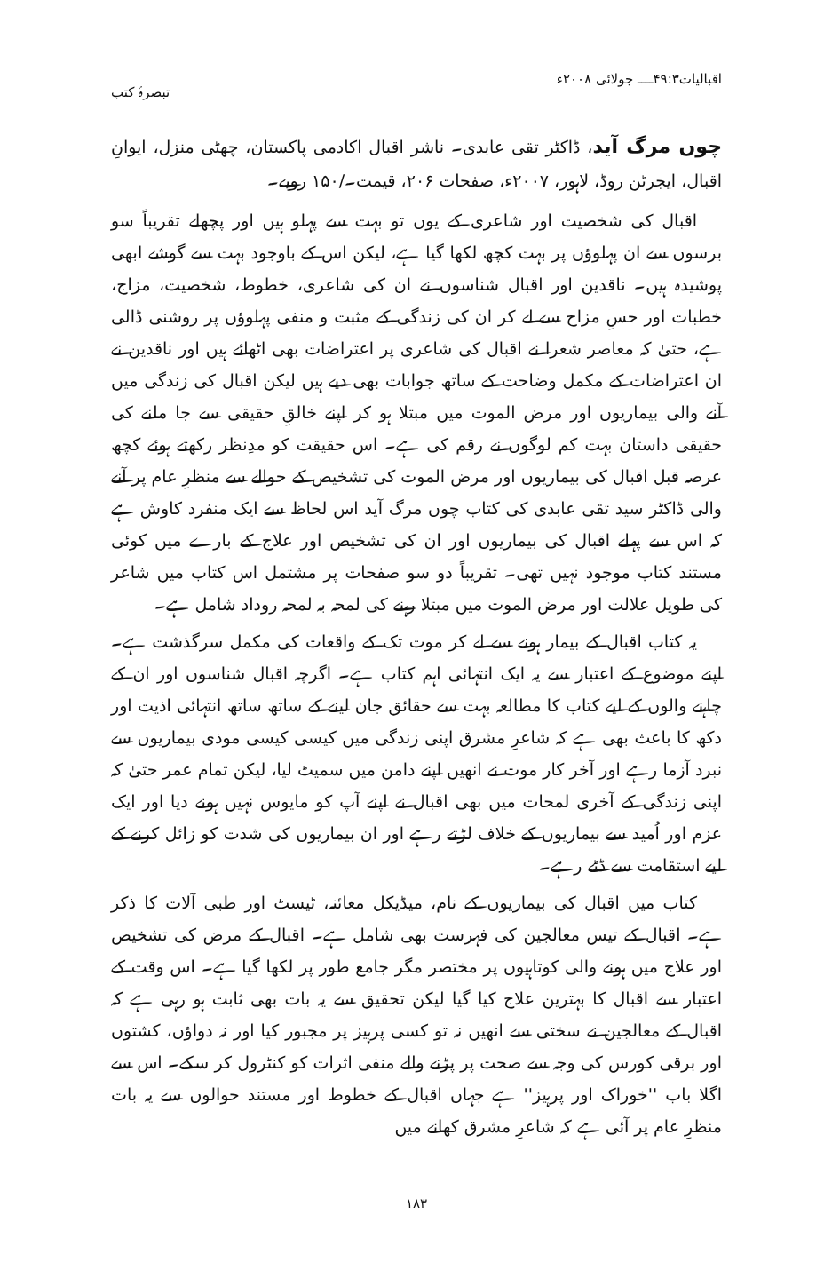اقبالیات۴۹:۳ــــ جولائی ۲۰۰۸ء تبصرۂ کتب
چوں مرگ آید، ڈاکٹر تقی عابدی۔ ناشر اقبال اکادمی پاکستان، چھٹی منزل، ایوانِ اقبال، ایجرٹن روڈ، لاہور، ۲۰۰۷ء، صفحات ۲۰۶، قیمت۔/۱۵۰ روپے۔
اقبال کی شخصیت اور شاعری کے یوں تو بہت سے پہلو ہیں اور پچھلے تقریباً سو برسوں سے ان پہلوؤں پر بہت کچھ لکھا گیا ہے، لیکن اس کے باوجود بہت سے گوشے ابھی پوشیدہ ہیں۔ ناقدین اور اقبال شناسوں نے ان کی شاعری، خطوط، شخصیت، مزاج، خطبات اور حسِ مزاح سے لے کر ان کی زندگی کے مثبت و منفی پہلوؤں پر روشنی ڈالی ہے، حتیٰ کہ معاصر شعرا نے اقبال کی شاعری پر اعتراضات بھی اٹھائے ہیں اور ناقدین نے ان اعتراضات کے مکمل وضاحت کے ساتھ جوابات بھی دیے ہیں لیکن اقبال کی زندگی میں آنے والی بیماریوں اور مرض الموت میں مبتلا ہو کر اپنے خالقِ حقیقی سے جا ملنے کی حقیقی داستان بہت کم لوگوں نے رقم کی ہے۔ اس حقیقت کو مدِنظر رکھتے ہوئے کچھ عرصہ قبل اقبال کی بیماریوں اور مرض الموت کی تشخیص کے حوالے سے منظرِ عام پر آنے والی ڈاکٹر سید تقی عابدی کی کتاب چوں مرگ آید اس لحاظ سے ایک منفرد کاوش ہے کہ اس سے پہلے اقبال کی بیماریوں اور ان کی تشخیص اور علاج کے بارے میں کوئی مستند کتاب موجود نہیں تھی۔ تقریباً دو سو صفحات پر مشتمل اس کتاب میں شاعر کی طویل علالت اور مرض الموت میں مبتلا رہنے کی لمحہ بہ لمحہ روداد شامل ہے۔
یہ کتاب اقبال کے بیمار ہونے سے لے کر موت تک کے واقعات کی مکمل سرگذشت ہے۔ اپنے موضوع کے اعتبار سے یہ ایک انتہائی اہم کتاب ہے۔ اگرچہ اقبال شناسوں اور ان کے چاہنے والوں کے لیے کتاب کا مطالعہ بہت سے حقائق جان لینے کے ساتھ ساتھ انتہائی اذیت اور دکھ کا باعث بھی ہے کہ شاعرِ مشرق اپنی زندگی میں کیسی کیسی موذی بیماریوں سے نبرد آزما رہے اور آخر کار موت نے انھیں اپنے دامن میں سمیٹ لیا، لیکن تمام عمر حتیٰ کہ اپنی زندگی کے آخری لمحات میں بھی اقبال نے اپنے آپ کو مایوس نہیں ہونے دیا اور ایک عزم اور اُمید سے بیماریوں کے خلاف لڑتے رہے اور ان بیماریوں کی شدت کو زائل کرنے کے لیے استقامت سے ڈٹے رہے۔
کتاب میں اقبال کی بیماریوں کے نام، میڈیکل معائنہ، ٹیسٹ اور طبی آلات کا ذکر ہے۔ اقبال کے تیس معالجین کی فہرست بھی شامل ہے۔ اقبال کے مرض کی تشخیص اور علاج میں ہونے والی کوتاہیوں پر مختصر مگر جامع طور پر لکھا گیا ہے۔ اس وقت کے اعتبار سے اقبال کا بہترین علاج کیا گیا لیکن تحقیق سے یہ بات بھی ثابت ہو رہی ہے کہ اقبال کے معالجین نے سختی سے انھیں نہ تو کسی پرہیز پر مجبور کیا اور نہ دواؤں، کشتوں اور برقی کورس کی وجہ سے صحت پر پڑنے والے منفی اثرات کو کنٹرول کر سکے۔ اس سے اگلا باب ''خوراک اور پرہیز'' ہے جہاں اقبال کے خطوط اور مستند حوالوں سے یہ بات منظرِ عام پر آئی ہے کہ شاعرِ مشرق کھانے میں
۱۸۳